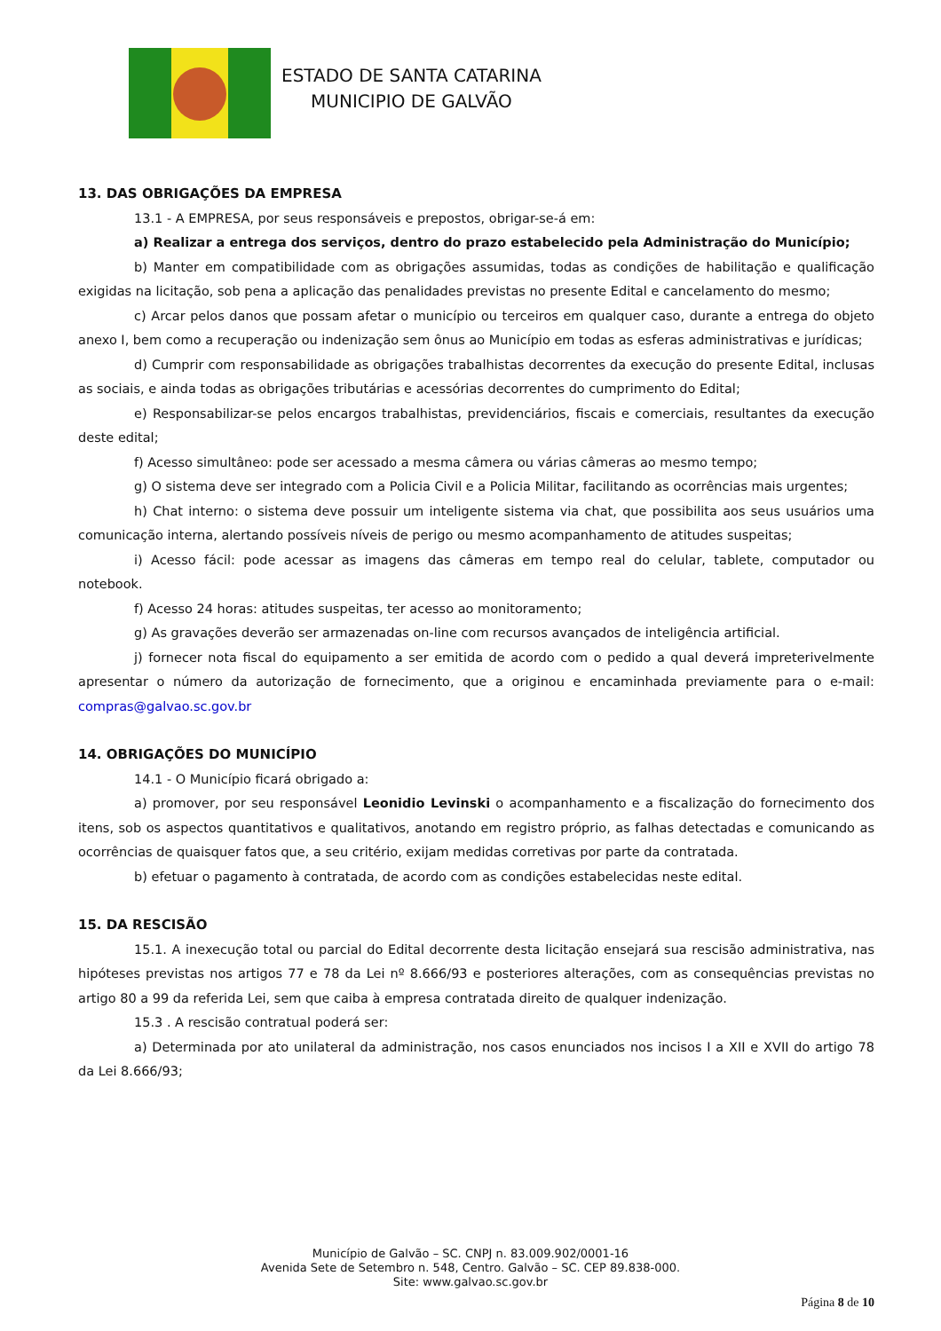ESTADO DE SANTA CATARINA
MUNICIPIO DE GALVÃO
13. DAS OBRIGAÇÕES DA EMPRESA
13.1 - A EMPRESA, por seus responsáveis e prepostos, obrigar-se-á em:
a) Realizar a entrega dos serviços, dentro do prazo estabelecido pela Administração do Município;
b) Manter em compatibilidade com as obrigações assumidas, todas as condições de habilitação e qualificação exigidas na licitação, sob pena a aplicação das penalidades previstas no presente Edital e cancelamento do mesmo;
c) Arcar pelos danos que possam afetar o município ou terceiros em qualquer caso, durante a entrega do objeto anexo I, bem como a recuperação ou indenização sem ônus ao Município em todas as esferas administrativas e jurídicas;
d) Cumprir com responsabilidade as obrigações trabalhistas decorrentes da execução do presente Edital, inclusas as sociais, e ainda todas as obrigações tributárias e acessórias decorrentes do cumprimento do Edital;
e) Responsabilizar-se pelos encargos trabalhistas, previdenciários, fiscais e comerciais, resultantes da execução deste edital;
f) Acesso simultâneo: pode ser acessado a mesma câmera ou várias câmeras ao mesmo tempo;
g) O sistema deve ser integrado com a Policia Civil e a Policia Militar, facilitando as ocorrências mais urgentes;
h) Chat interno: o sistema deve possuir um inteligente sistema via chat, que possibilita aos seus usuários uma comunicação interna, alertando possíveis níveis de perigo ou mesmo acompanhamento de atitudes suspeitas;
i) Acesso fácil: pode acessar as imagens das câmeras em tempo real do celular, tablete, computador ou notebook.
f) Acesso 24 horas: atitudes suspeitas, ter acesso ao monitoramento;
g) As gravações deverão ser armazenadas on-line com recursos avançados de inteligência artificial.
j) fornecer nota fiscal do equipamento a ser emitida de acordo com o pedido a qual deverá impreterivelmente apresentar o número da autorização de fornecimento, que a originou e encaminhada previamente para o e-mail: compras@galvao.sc.gov.br
14. OBRIGAÇÕES DO MUNICÍPIO
14.1 - O Município ficará obrigado a:
a) promover, por seu responsável Leonidio Levinski o acompanhamento e a fiscalização do fornecimento dos itens, sob os aspectos quantitativos e qualitativos, anotando em registro próprio, as falhas detectadas e comunicando as ocorrências de quaisquer fatos que, a seu critério, exijam medidas corretivas por parte da contratada.
b) efetuar o pagamento à contratada, de acordo com as condições estabelecidas neste edital.
15. DA RESCISÃO
15.1. A inexecução total ou parcial do Edital decorrente desta licitação ensejará sua rescisão administrativa, nas hipóteses previstas nos artigos 77 e 78 da Lei nº 8.666/93 e posteriores alterações, com as consequências previstas no artigo 80 a 99 da referida Lei, sem que caiba à empresa contratada direito de qualquer indenização.
15.3 . A rescisão contratual poderá ser:
a) Determinada por ato unilateral da administração, nos casos enunciados nos incisos I a XII e XVII do artigo 78 da Lei 8.666/93;
Município de Galvão – SC. CNPJ n. 83.009.902/0001-16
Avenida Sete de Setembro n. 548, Centro. Galvão – SC. CEP 89.838-000.
Site: www.galvao.sc.gov.br
Página 8 de 10